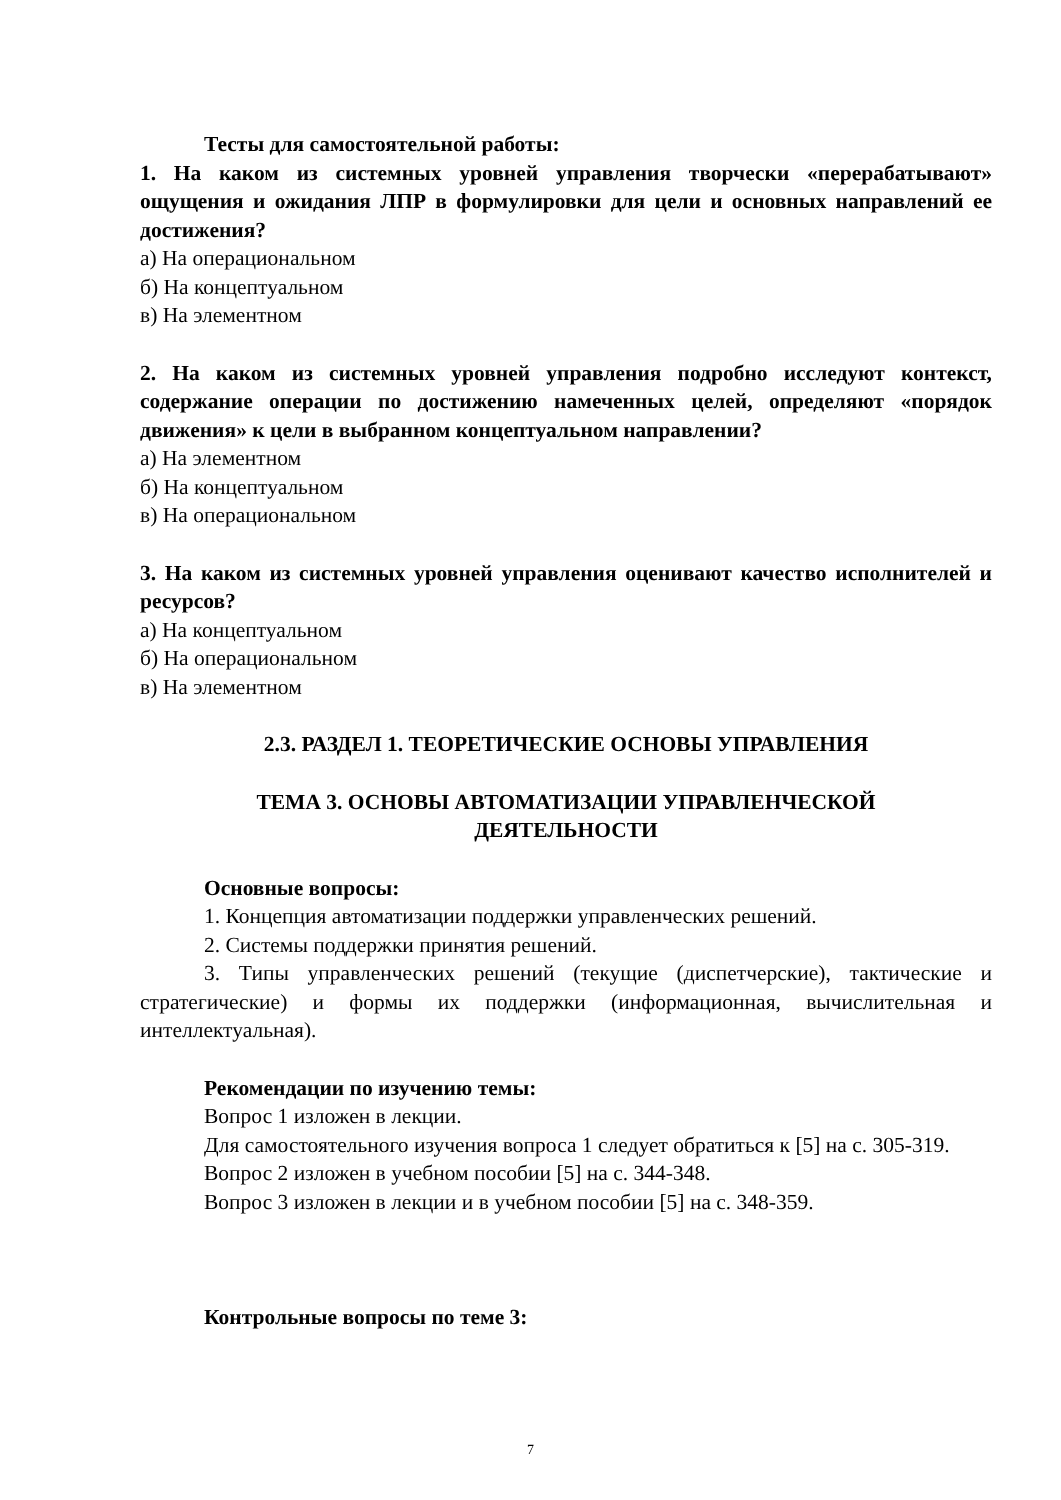Тесты для самостоятельной работы:
1. На каком из системных уровней управления творчески «перерабатывают» ощущения и ожидания ЛПР в формулировки для цели и основных направлений ее достижения?
а) На операциональном
б) На концептуальном
в) На элементном
2. На каком из системных уровней управления подробно исследуют контекст, содержание операции по достижению намеченных целей, определяют «порядок движения» к цели в выбранном концептуальном направлении?
а) На элементном
б) На концептуальном
в) На операциональном
3. На каком из системных уровней управления оценивают качество исполнителей и ресурсов?
а) На концептуальном
б) На операциональном
в) На элементном
2.3. РАЗДЕЛ 1. ТЕОРЕТИЧЕСКИЕ ОСНОВЫ УПРАВЛЕНИЯ
ТЕМА 3. ОСНОВЫ АВТОМАТИЗАЦИИ УПРАВЛЕНЧЕСКОЙ
ДЕЯТЕЛЬНОСТИ
Основные вопросы:
1. Концепция автоматизации поддержки управленческих решений.
2. Системы поддержки принятия решений.
3. Типы управленческих решений (текущие (диспетчерские), тактические и стратегические) и формы их поддержки (информационная, вычислительная и интеллектуальная).
Рекомендации по изучению темы:
Вопрос 1 изложен в лекции.
Для самостоятельного изучения вопроса 1 следует обратиться к [5] на с. 305-319.
Вопрос 2 изложен в учебном пособии [5] на с. 344-348.
Вопрос 3 изложен в лекции и в учебном пособии [5] на с. 348-359.
Контрольные вопросы по теме 3:
7